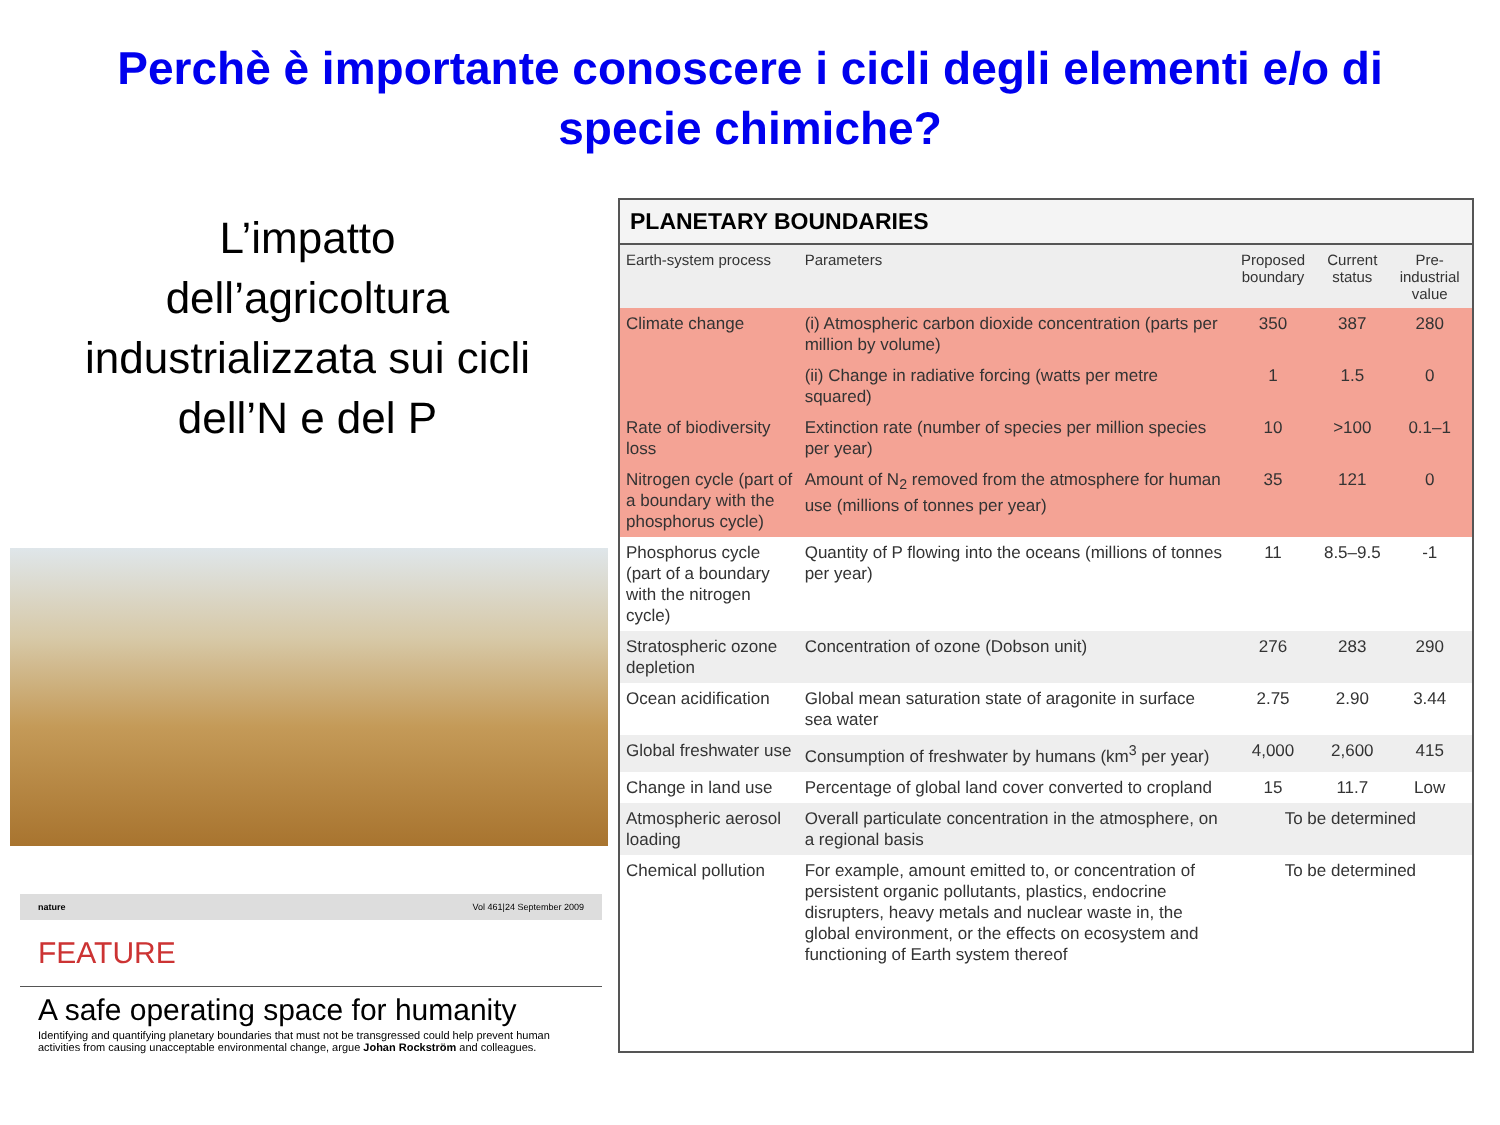Perchè è importante conoscere i cicli degli elementi e/o di
specie chimiche?
L’impatto
dell’agricoltura
industrializzata sui cicli
dell’N e del P
nature Vol 461|24 September 2009
FEATURE
A safe operating space for humanity
Identifying and quantifying planetary boundaries that must not be transgressed could help prevent human activities from causing unacceptable environmental change, argue Johan Rockström and colleagues.
PLANETARY BOUNDARIES
| Earth-system process | Parameters | Proposed boundary | Current status | Pre-industrial value |
| --- | --- | --- | --- | --- |
| Climate change | (i) Atmospheric carbon dioxide concentration (parts per million by volume) | 350 | 387 | 280 |
| | (ii) Change in radiative forcing (watts per metre squared) | 1 | 1.5 | 0 |
| Rate of biodiversity loss | Extinction rate (number of species per million species per year) | 10 | >100 | 0.1–1 |
| Nitrogen cycle (part of a boundary with the phosphorus cycle) | Amount of N<sub>2</sub> removed from the atmosphere for human use (millions of tonnes per year) | 35 | 121 | 0 |
| Phosphorus cycle (part of a boundary with the nitrogen cycle) | Quantity of P flowing into the oceans (millions of tonnes per year) | 11 | 8.5–9.5 | -1 |
| Stratospheric ozone depletion | Concentration of ozone (Dobson unit) | 276 | 283 | 290 |
| Ocean acidification | Global mean saturation state of aragonite in surface sea water | 2.75 | 2.90 | 3.44 |
| Global freshwater use | Consumption of freshwater by humans (km<sup>3</sup> per year) | 4,000 | 2,600 | 415 |
| Change in land use | Percentage of global land cover converted to cropland | 15 | 11.7 | Low |
| Atmospheric aerosol loading | Overall particulate concentration in the atmosphere, on a regional basis | To be determined | | |
| Chemical pollution | For example, amount emitted to, or concentration of persistent organic pollutants, plastics, endocrine disrupters, heavy metals and nuclear waste in, the global environment, or the effects on ecosystem and functioning of Earth system thereof | To be determined | | |